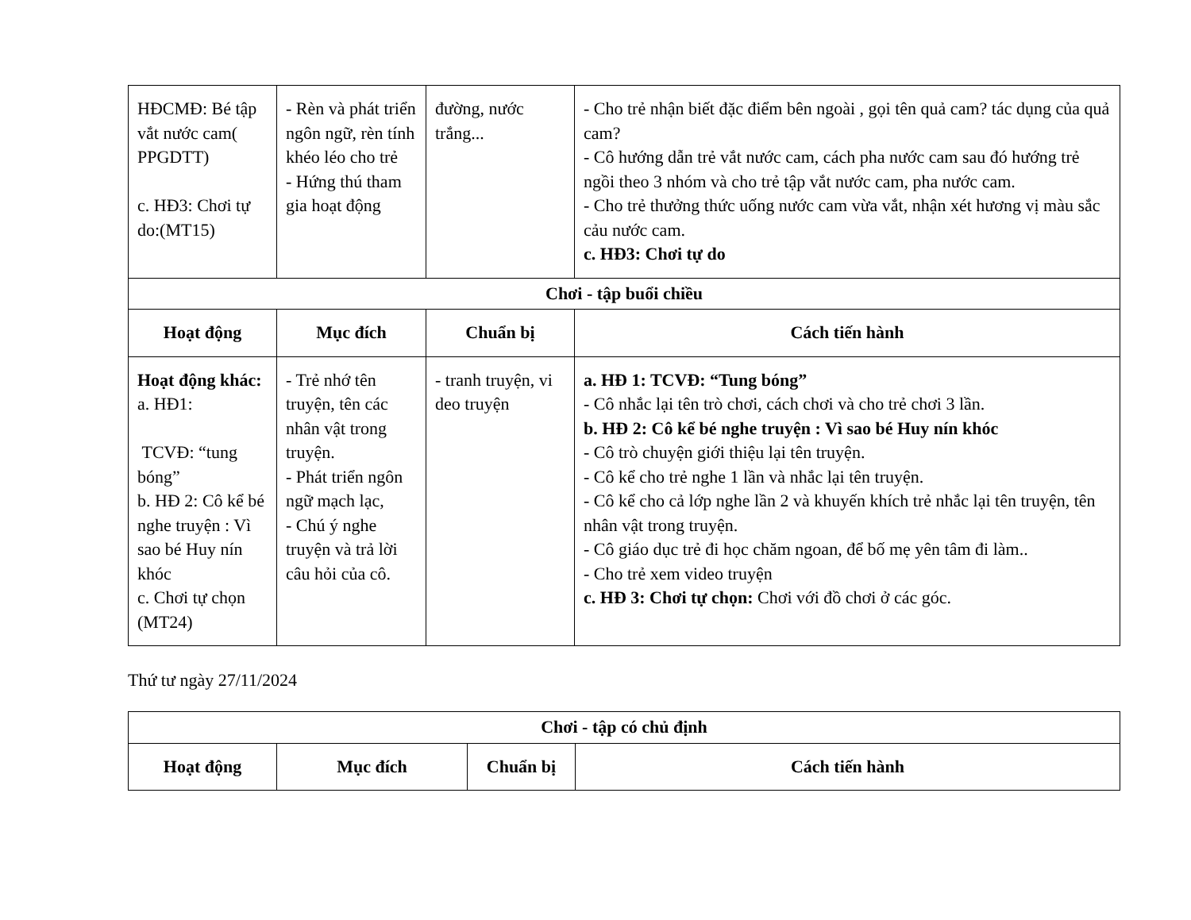| HĐCMĐ: Bé tập vắt nước cam( PPGDTT) c. HĐ3: Chơi tự do:(MT15) | - Rèn và phát triển ngôn ngữ, rèn tính khéo léo cho trẻ - Hứng thú tham gia hoạt động | đường, nước trắng... | - Cho trẻ nhận biết đặc điểm bên ngoài , gọi tên quả cam? tác dụng của quả cam? - Cô hướng dẫn trẻ vắt nước cam, cách pha nước cam sau đó hướng trẻ ngồi theo 3 nhóm và cho trẻ tập vắt nước cam, pha nước cam. - Cho trẻ thưởng thức uống nước cam vừa vắt, nhận xét hương vị màu sắc cảu nước cam. c. HĐ3: Chơi tự do |
| Chơi - tập buổi chiều | | | |
| Hoạt động | Mục đích | Chuẩn bị | Cách tiến hành |
| Hoạt động khác: a. HĐ1: TCVĐ: “tung bóng” b. HĐ 2: Cô kể bé nghe truyện : Vì sao bé Huy nín khóc c. Chơi tự chọn (MT24) | - Trẻ nhớ tên truyện, tên các nhân vật trong truyện. - Phát triển ngôn ngữ mạch lạc, - Chú ý nghe truyện và trả lời câu hỏi của cô. | - tranh truyện, vi deo truyện | a. HĐ 1: TCVĐ: “Tung bóng” - Cô nhắc lại tên trò chơi, cách chơi và cho trẻ chơi 3 lần. b. HĐ 2: Cô kể bé nghe truyện : Vì sao bé Huy nín khóc - Cô trò chuyện giới thiệu lại tên truyện. - Cô kể cho trẻ nghe 1 lần và nhắc lại tên truyện. - Cô kể cho cả lớp nghe lần 2 và khuyến khích trẻ nhắc lại tên truyện, tên nhân vật trong truyện. - Cô giáo dục trẻ đi học chăm ngoan, để bố mẹ yên tâm đi làm.. - Cho trẻ xem video truyện c. HĐ 3: Chơi tự chọn: Chơi với đồ chơi ở các góc. |
Thứ tư ngày 27/11/2024
| Chơi - tập có chủ định | | | |
| Hoạt động | Mục đích | Chuẩn bị | Cách tiến hành |